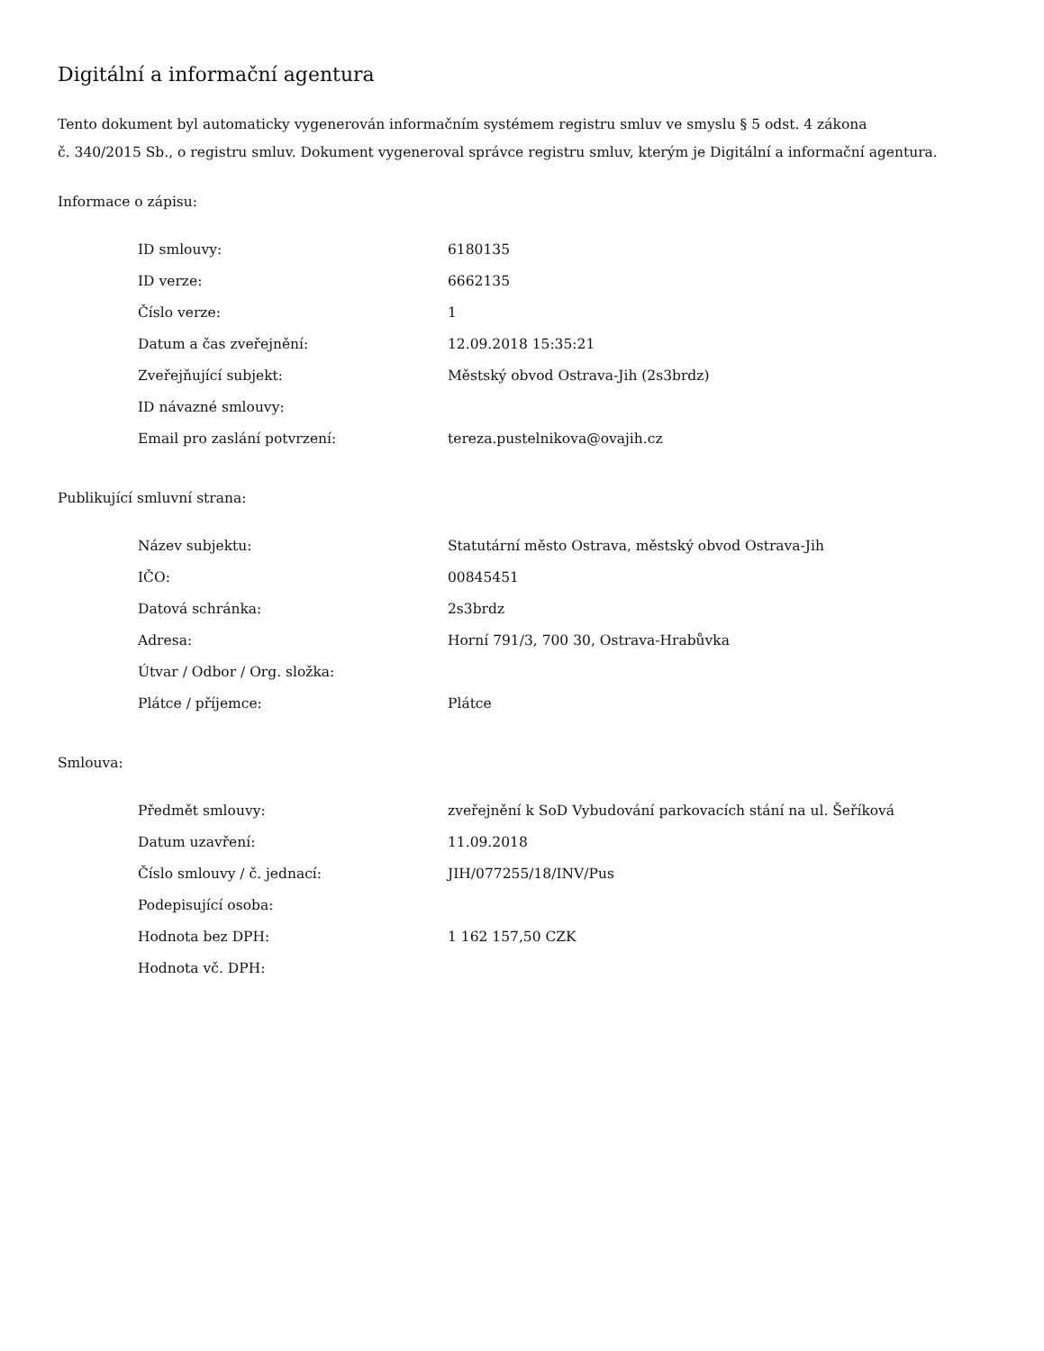Digitální a informační agentura
Tento dokument byl automaticky vygenerován informačním systémem registru smluv ve smyslu § 5 odst. 4 zákona
č. 340/2015 Sb., o registru smluv. Dokument vygeneroval správce registru smluv, kterým je Digitální a informační agentura.
Informace o zápisu:
| ID smlouvy: | 6180135 |
| ID verze: | 6662135 |
| Číslo verze: | 1 |
| Datum a čas zveřejnění: | 12.09.2018 15:35:21 |
| Zveřejňující subjekt: | Městský obvod Ostrava-Jih (2s3brdz) |
| ID návazné smlouvy: | |
| Email pro zaslání potvrzení: | tereza.pustelnikova@ovajih.cz |
Publikující smluvní strana:
| Název subjektu: | Statutární město Ostrava, městský obvod Ostrava-Jih |
| IČO: | 00845451 |
| Datová schránka: | 2s3brdz |
| Adresa: | Horní 791/3, 700 30, Ostrava-Hrabůvka |
| Útvar / Odbor / Org. složka: | |
| Plátce / příjemce: | Plátce |
Smlouva:
| Předmět smlouvy: | zveřejnění k SoD Vybudování parkovacích stání na ul. Šeříková |
| Datum uzavření: | 11.09.2018 |
| Číslo smlouvy / č. jednací: | JIH/077255/18/INV/Pus |
| Podepisující osoba: | |
| Hodnota bez DPH: | 1 162 157,50 CZK |
| Hodnota vč. DPH: | |